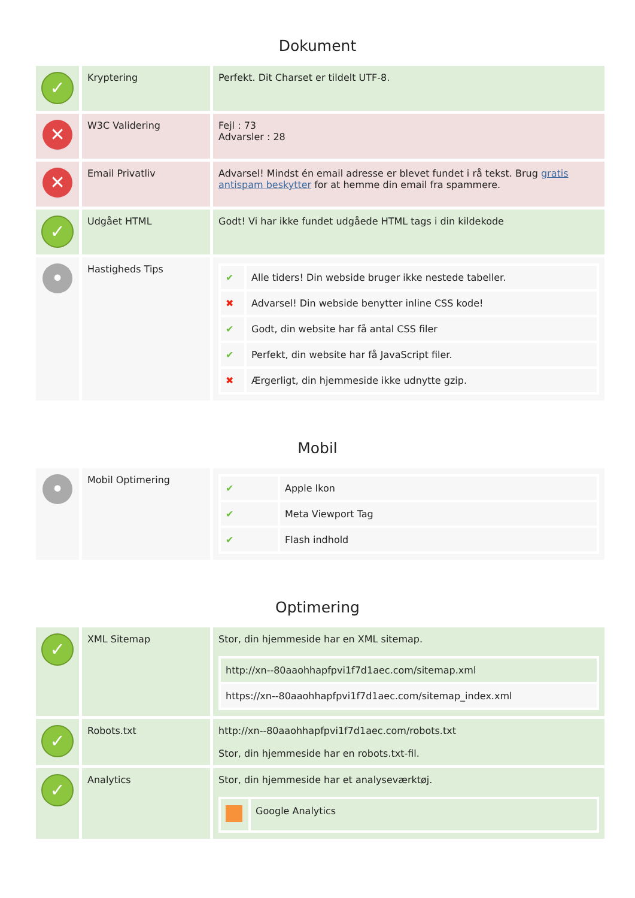Dokument
| ✓ | Kryptering | Perfekt. Dit Charset er tildelt UTF-8. |
| ✕ | W3C Validering | Fejl : 73 Advarsler : 28 |
| ✕ | Email Privatliv | Advarsel! Mindst én email adresse er blevet fundet i rå tekst. Brug gratis antispam beskytter for at hemme din email fra spammere. |
| ✓ | Udgået HTML | Godt! Vi har ikke fundet udgåede HTML tags i din kildekode |
| • | Hastigheds Tips | / ✔ / Alle tiders! Din webside bruger ikke nestede tabeller. / / ✖ / Advarsel! Din webside benytter inline CSS kode! / / ✔ / Godt, din website har få antal CSS filer / / ✔ / Perfekt, din website har få JavaScript filer. / / ✖ / Ærgerligt, din hjemmeside ikke udnytte gzip. / |
Mobil
| • | Mobil Optimering | / ✔ / Apple Ikon / / ✔ / Meta Viewport Tag / / ✔ / Flash indhold / |
Optimering
| ✓ | XML Sitemap | Stor, din hjemmeside har en XML sitemap. / http://xn--80aaohhapfpvi1f7d1aec.com/sitemap.xml / / https://xn--80aaohhapfpvi1f7d1aec.com/sitemap_index.xml / |
| ✓ | Robots.txt | http://xn--80aaohhapfpvi1f7d1aec.com/robots.txt Stor, din hjemmeside har en robots.txt-fil. |
| ✓ | Analytics | Stor, din hjemmeside har et analyseværktøj. / / Google Analytics / |